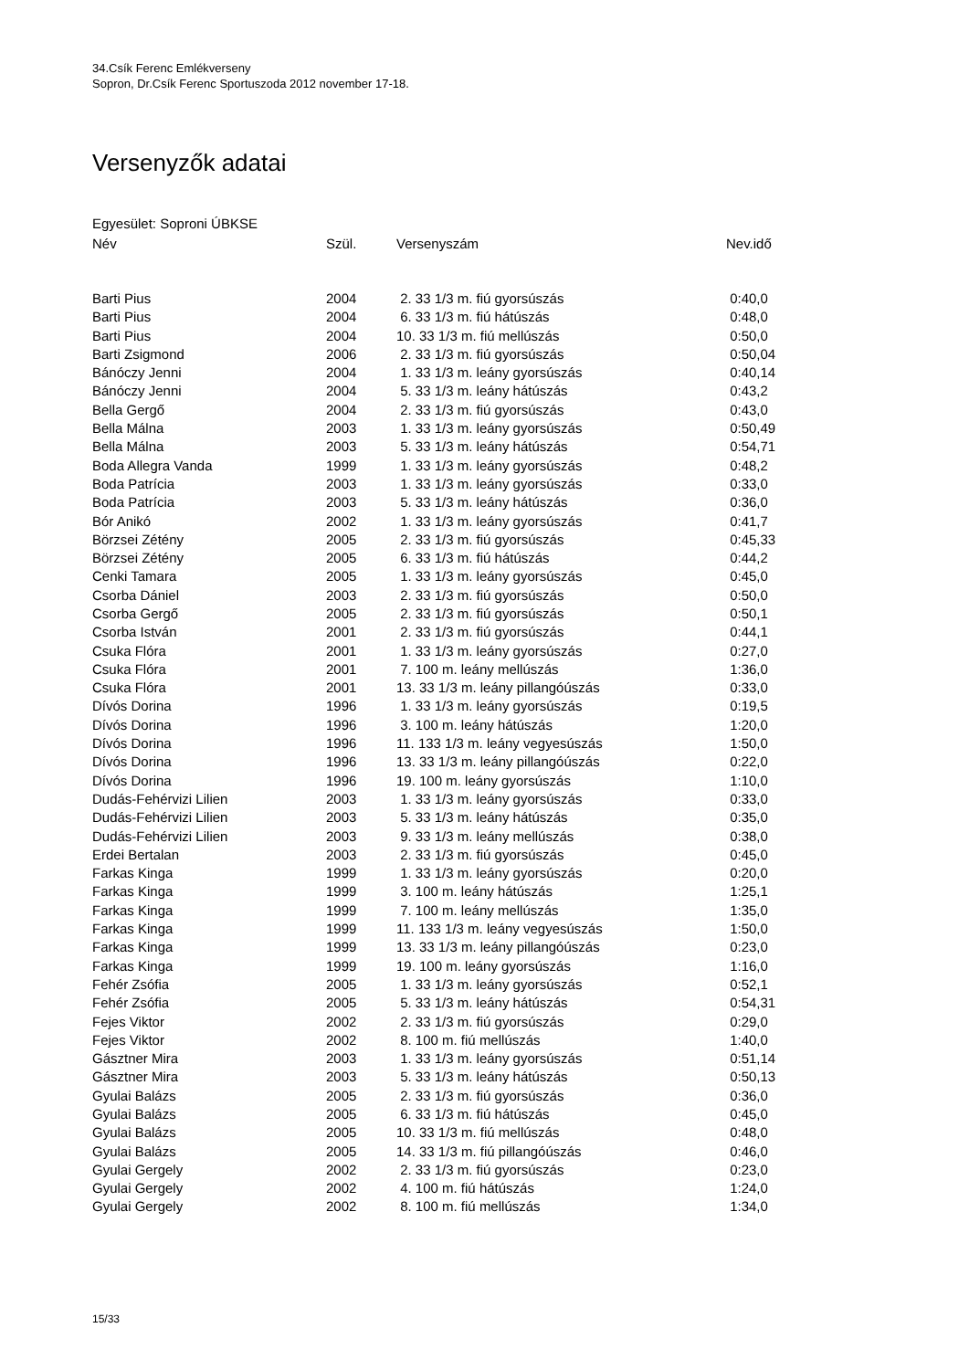34.Csík Ferenc Emlékverseny
Sopron, Dr.Csík Ferenc Sportuszoda 2012 november 17-18.
Versenyzők adatai
Egyesület: Soproni ÚBKSE
| Név | Szül. | Versenyszám | Nev.idő |
| --- | --- | --- | --- |
| Barti Pius | 2004 | 2. 33 1/3 m. fiú gyorsúszás | 0:40,0 |
| Barti Pius | 2004 | 6. 33 1/3 m. fiú hátúszás | 0:48,0 |
| Barti Pius | 2004 | 10. 33 1/3 m. fiú mellúszás | 0:50,0 |
| Barti Zsigmond | 2006 | 2. 33 1/3 m. fiú gyorsúszás | 0:50,04 |
| Bánóczy Jenni | 2004 | 1. 33 1/3 m. leány gyorsúszás | 0:40,14 |
| Bánóczy Jenni | 2004 | 5. 33 1/3 m. leány hátúszás | 0:43,2 |
| Bella Gergő | 2004 | 2. 33 1/3 m. fiú gyorsúszás | 0:43,0 |
| Bella Málna | 2003 | 1. 33 1/3 m. leány gyorsúszás | 0:50,49 |
| Bella Málna | 2003 | 5. 33 1/3 m. leány hátúszás | 0:54,71 |
| Boda Allegra Vanda | 1999 | 1. 33 1/3 m. leány gyorsúszás | 0:48,2 |
| Boda Patrícia | 2003 | 1. 33 1/3 m. leány gyorsúszás | 0:33,0 |
| Boda Patrícia | 2003 | 5. 33 1/3 m. leány hátúszás | 0:36,0 |
| Bór Anikó | 2002 | 1. 33 1/3 m. leány gyorsúszás | 0:41,7 |
| Börzsei Zétény | 2005 | 2. 33 1/3 m. fiú gyorsúszás | 0:45,33 |
| Börzsei Zétény | 2005 | 6. 33 1/3 m. fiú hátúszás | 0:44,2 |
| Cenki Tamara | 2005 | 1. 33 1/3 m. leány gyorsúszás | 0:45,0 |
| Csorba Dániel | 2003 | 2. 33 1/3 m. fiú gyorsúszás | 0:50,0 |
| Csorba Gergő | 2005 | 2. 33 1/3 m. fiú gyorsúszás | 0:50,1 |
| Csorba István | 2001 | 2. 33 1/3 m. fiú gyorsúszás | 0:44,1 |
| Csuka Flóra | 2001 | 1. 33 1/3 m. leány gyorsúszás | 0:27,0 |
| Csuka Flóra | 2001 | 7. 100 m. leány mellúszás | 1:36,0 |
| Csuka Flóra | 2001 | 13. 33 1/3 m. leány pillangóúszás | 0:33,0 |
| Dívós Dorina | 1996 | 1. 33 1/3 m. leány gyorsúszás | 0:19,5 |
| Dívós Dorina | 1996 | 3. 100 m. leány hátúszás | 1:20,0 |
| Dívós Dorina | 1996 | 11. 133 1/3 m. leány vegyesúszás | 1:50,0 |
| Dívós Dorina | 1996 | 13. 33 1/3 m. leány pillangóúszás | 0:22,0 |
| Dívós Dorina | 1996 | 19. 100 m. leány gyorsúszás | 1:10,0 |
| Dudás-Fehérvizi Lilien | 2003 | 1. 33 1/3 m. leány gyorsúszás | 0:33,0 |
| Dudás-Fehérvizi Lilien | 2003 | 5. 33 1/3 m. leány hátúszás | 0:35,0 |
| Dudás-Fehérvizi Lilien | 2003 | 9. 33 1/3 m. leány mellúszás | 0:38,0 |
| Erdei Bertalan | 2003 | 2. 33 1/3 m. fiú gyorsúszás | 0:45,0 |
| Farkas Kinga | 1999 | 1. 33 1/3 m. leány gyorsúszás | 0:20,0 |
| Farkas Kinga | 1999 | 3. 100 m. leány hátúszás | 1:25,1 |
| Farkas Kinga | 1999 | 7. 100 m. leány mellúszás | 1:35,0 |
| Farkas Kinga | 1999 | 11. 133 1/3 m. leány vegyesúszás | 1:50,0 |
| Farkas Kinga | 1999 | 13. 33 1/3 m. leány pillangóúszás | 0:23,0 |
| Farkas Kinga | 1999 | 19. 100 m. leány gyorsúszás | 1:16,0 |
| Fehér Zsófia | 2005 | 1. 33 1/3 m. leány gyorsúszás | 0:52,1 |
| Fehér Zsófia | 2005 | 5. 33 1/3 m. leány hátúszás | 0:54,31 |
| Fejes Viktor | 2002 | 2. 33 1/3 m. fiú gyorsúszás | 0:29,0 |
| Fejes Viktor | 2002 | 8. 100 m. fiú mellúszás | 1:40,0 |
| Gásztner Mira | 2003 | 1. 33 1/3 m. leány gyorsúszás | 0:51,14 |
| Gásztner Mira | 2003 | 5. 33 1/3 m. leány hátúszás | 0:50,13 |
| Gyulai Balázs | 2005 | 2. 33 1/3 m. fiú gyorsúszás | 0:36,0 |
| Gyulai Balázs | 2005 | 6. 33 1/3 m. fiú hátúszás | 0:45,0 |
| Gyulai Balázs | 2005 | 10. 33 1/3 m. fiú mellúszás | 0:48,0 |
| Gyulai Balázs | 2005 | 14. 33 1/3 m. fiú pillangóúszás | 0:46,0 |
| Gyulai Gergely | 2002 | 2. 33 1/3 m. fiú gyorsúszás | 0:23,0 |
| Gyulai Gergely | 2002 | 4. 100 m. fiú hátúszás | 1:24,0 |
| Gyulai Gergely | 2002 | 8. 100 m. fiú mellúszás | 1:34,0 |
15/33